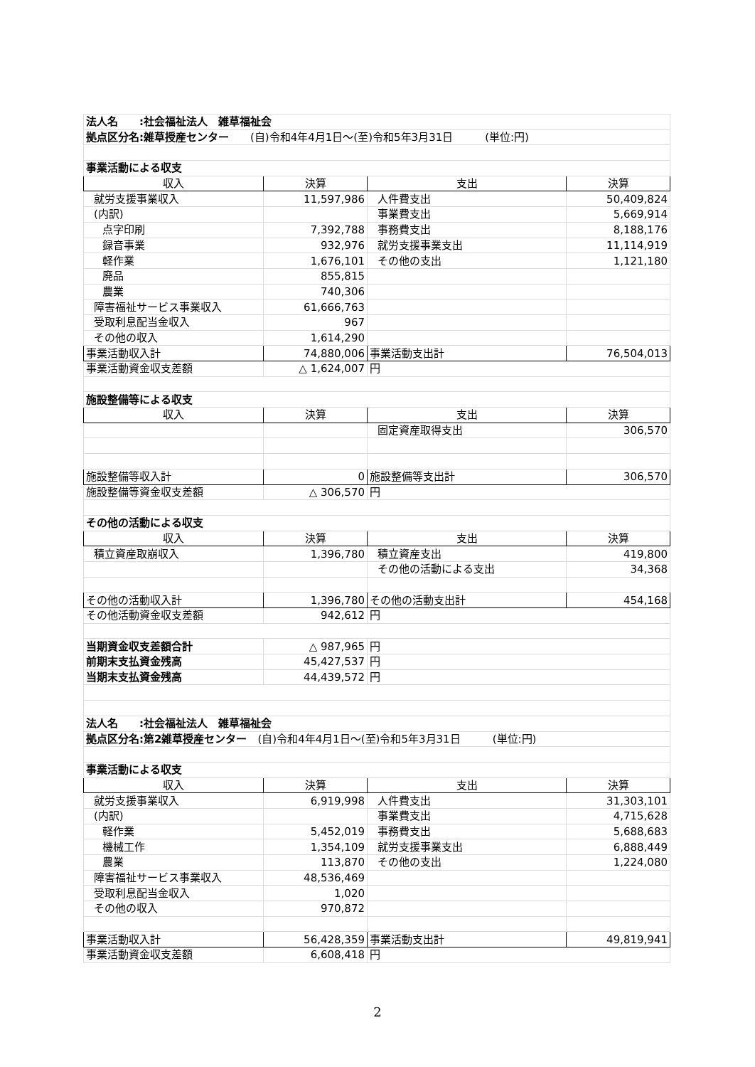| 法人名 :社会福祉法人 雑草福祉会 | | | |
| 拠点区分名:雑草授産センター (自)令和4年4月1日～(至)令和5年3月31日 (単位:円) | | | |
| 事業活動による収支 | | | |
| 収入 | 決算 | 支出 | 決算 |
| 就労支援事業収入 | 11,597,986 | 人件費支出 | 50,409,824 |
| (内訳) | | 事業費支出 | 5,669,914 |
| 点字印刷 | 7,392,788 | 事務費支出 | 8,188,176 |
| 録音事業 | 932,976 | 就労支援事業支出 | 11,114,919 |
| 軽作業 | 1,676,101 | その他の支出 | 1,121,180 |
| 廃品 | 855,815 | | |
| 農業 | 740,306 | | |
| 障害福祉サービス事業収入 | 61,666,763 | | |
| 受取利息配当金収入 | 967 | | |
| その他の収入 | 1,614,290 | | |
| 事業活動収入計 | 74,880,006 | 事業活動支出計 | 76,504,013 |
| 事業活動資金収支差額 | △ 1,624,007 | 円 | |
| 施設整備等による収支 | | | |
| 収入 | 決算 | 支出 | 決算 |
| | | 固定資産取得支出 | 306,570 |
| 施設整備等収入計 | 0 | 施設整備等支出計 | 306,570 |
| 施設整備等資金収支差額 | △ 306,570 | 円 | |
| その他の活動による収支 | | | |
| 収入 | 決算 | 支出 | 決算 |
| 積立資産取崩収入 | 1,396,780 | 積立資産支出 | 419,800 |
| | | その他の活動による支出 | 34,368 |
| その他の活動収入計 | 1,396,780 | その他の活動支出計 | 454,168 |
| その他活動資金収支差額 | 942,612 | 円 | |
| 当期資金収支差額合計 | △ 987,965 | 円 | |
| 前期末支払資金残高 | 45,427,537 | 円 | |
| 当期末支払資金残高 | 44,439,572 | 円 | |
| 法人名 :社会福祉法人 雑草福祉会 | | | |
| 拠点区分名:第2雑草授産センター (自)令和4年4月1日～(至)令和5年3月31日 (単位:円) | | | |
| 事業活動による収支 | | | |
| 収入 | 決算 | 支出 | 決算 |
| 就労支援事業収入 | 6,919,998 | 人件費支出 | 31,303,101 |
| (内訳) | | 事業費支出 | 4,715,628 |
| 軽作業 | 5,452,019 | 事務費支出 | 5,688,683 |
| 機械工作 | 1,354,109 | 就労支援事業支出 | 6,888,449 |
| 農業 | 113,870 | その他の支出 | 1,224,080 |
| 障害福祉サービス事業収入 | 48,536,469 | | |
| 受取利息配当金収入 | 1,020 | | |
| その他の収入 | 970,872 | | |
| 事業活動収入計 | 56,428,359 | 事業活動支出計 | 49,819,941 |
| 事業活動資金収支差額 | 6,608,418 | 円 | |
2